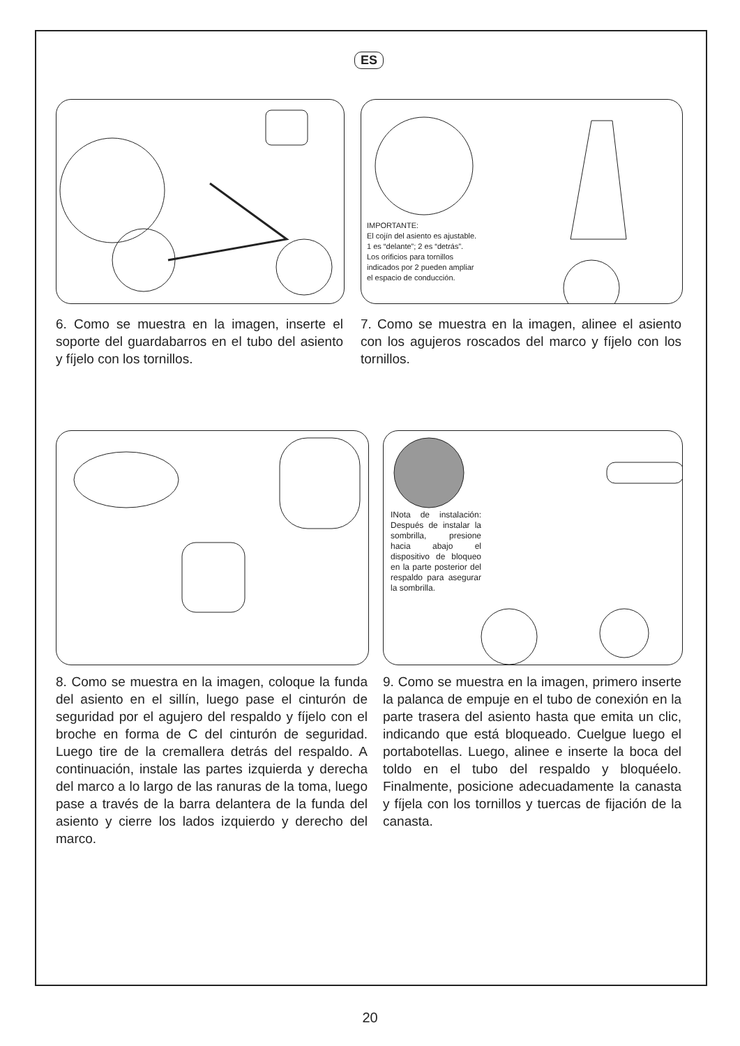ES
IMPORTANTE:
El cojín del asiento es ajustable.
1 es “delante”; 2 es “detrás”.
Los orificios para tornillos
indicados por 2 pueden ampliar
el espacio de conducción.
6. Como se muestra en la imagen, inserte el soporte del guardabarros en el tubo del asiento y fíjelo con los tornillos.
7. Como se muestra en la imagen, alinee el asiento con los agujeros roscados del marco y fíjelo con los tornillos.
INota de instalación: Después de instalar la sombrilla, presione hacia abajo el dispositivo de bloqueo en la parte posterior del respaldo para asegurar la sombrilla.
8. Como se muestra en la imagen, coloque la funda del asiento en el sillín, luego pase el cinturón de seguridad por el agujero del respaldo y fíjelo con el broche en forma de C del cinturón de seguridad. Luego tire de la cremallera detrás del respaldo. A continuación, instale las partes izquierda y derecha del marco a lo largo de las ranuras de la toma, luego pase a través de la barra delantera de la funda del asiento y cierre los lados izquierdo y derecho del marco.
9. Como se muestra en la imagen, primero inserte la palanca de empuje en el tubo de conexión en la parte trasera del asiento hasta que emita un clic, indicando que está bloqueado. Cuelgue luego el portabotellas. Luego, alinee e inserte la boca del toldo en el tubo del respaldo y bloquéelo. Finalmente, posicione adecuadamente la canasta y fíjela con los tornillos y tuercas de fijación de la canasta.
20